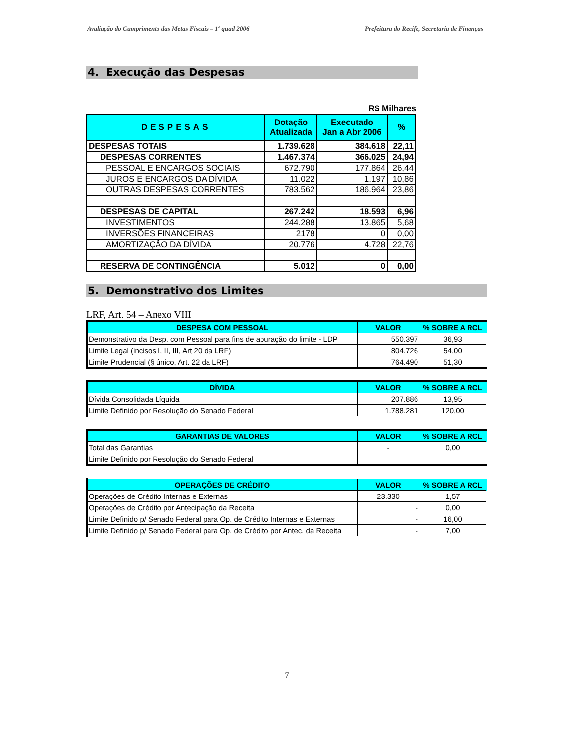Avaliação do Cumprimento das Metas Fiscais – 1º quad 2006 Prefeitura do Recife, Secretaria de Finanças
4. Execução das Despesas
R$ Milhares
| DESPESAS | Dotação Atualizada | Executado Jan a Abr 2006 | % |
| --- | --- | --- | --- |
| DESPESAS TOTAIS | 1.739.628 | 384.618 | 22,11 |
| DESPESAS CORRENTES | 1.467.374 | 366.025 | 24,94 |
| PESSOAL E ENCARGOS SOCIAIS | 672.790 | 177.864 | 26,44 |
| JUROS E ENCARGOS DA DÍVIDA | 11.022 | 1.197 | 10,86 |
| OUTRAS DESPESAS CORRENTES | 783.562 | 186.964 | 23,86 |
| DESPESAS DE CAPITAL | 267.242 | 18.593 | 6,96 |
| INVESTIMENTOS | 244.288 | 13.865 | 5,68 |
| INVERSÕES FINANCEIRAS | 2178 | 0 | 0,00 |
| AMORTIZAÇÃO DA DÍVIDA | 20.776 | 4.728 | 22,76 |
| RESERVA DE CONTINGÊNCIA | 5.012 | 0 | 0,00 |
5. Demonstrativo dos Limites
LRF, Art. 54 – Anexo VIII
| DESPESA COM PESSOAL | VALOR | % SOBRE A RCL |
| --- | --- | --- |
| Demonstrativo da Desp. com Pessoal para fins de apuração do limite - LDP | 550.397 | 36,93 |
| Limite Legal (incisos I, II, III, Art 20 da LRF) | 804.726 | 54,00 |
| Limite Prudencial (§ único, Art. 22 da LRF) | 764.490 | 51,30 |
| DÍVIDA | VALOR | % SOBRE A RCL |
| --- | --- | --- |
| Dívida Consolidada Líquida | 207.886 | 13,95 |
| Limite Definido por Resolução do Senado Federal | 1.788.281 | 120,00 |
| GARANTIAS DE VALORES | VALOR | % SOBRE A RCL |
| --- | --- | --- |
| Total das Garantias | - | 0,00 |
| Limite Definido por Resolução do Senado Federal | | |
| OPERAÇÕES DE CRÉDITO | VALOR | % SOBRE A RCL |
| --- | --- | --- |
| Operações de Crédito Internas e Externas | 23.330 | 1,57 |
| Operações de Crédito por Antecipação da Receita | - | 0,00 |
| Limite Definido p/ Senado Federal para Op. de Crédito Internas e Externas | - | 16,00 |
| Limite Definido p/ Senado Federal para Op. de Crédito por Antec. da Receita | - | 7,00 |
7